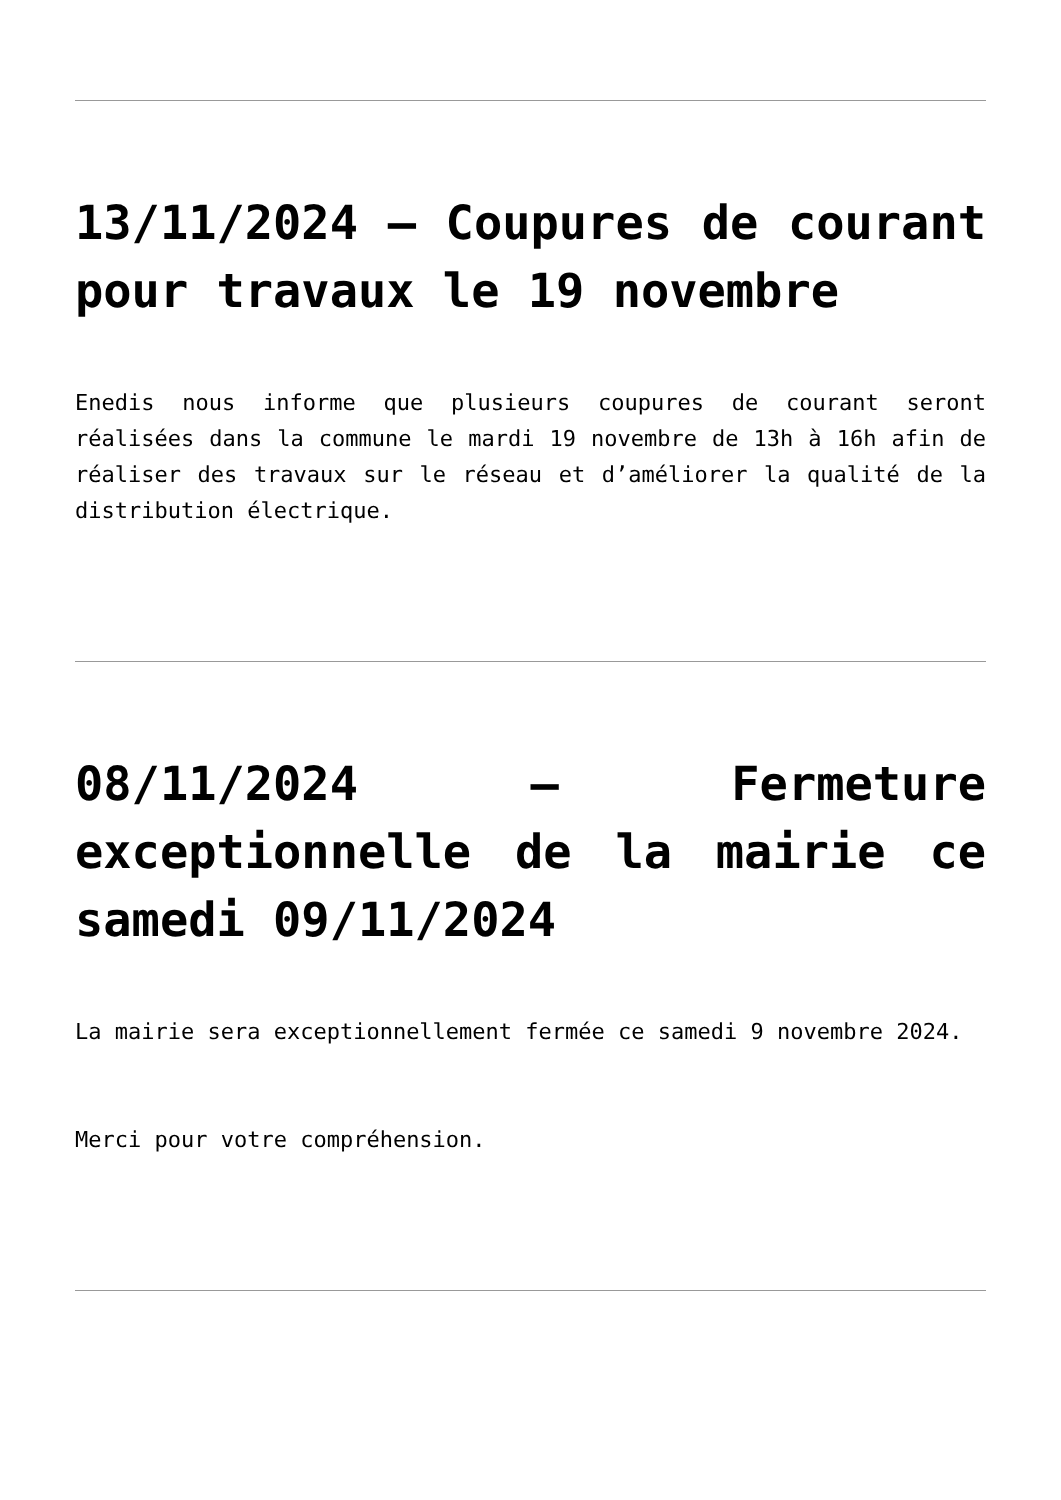13/11/2024 – Coupures de courant pour travaux le 19 novembre
Enedis nous informe que plusieurs coupures de courant seront réalisées dans la commune le mardi 19 novembre de 13h à 16h afin de réaliser des travaux sur le réseau et d’améliorer la qualité de la distribution électrique.
08/11/2024 – Fermeture exceptionnelle de la mairie ce samedi 09/11/2024
La mairie sera exceptionnellement fermée ce samedi 9 novembre 2024.
Merci pour votre compréhension.